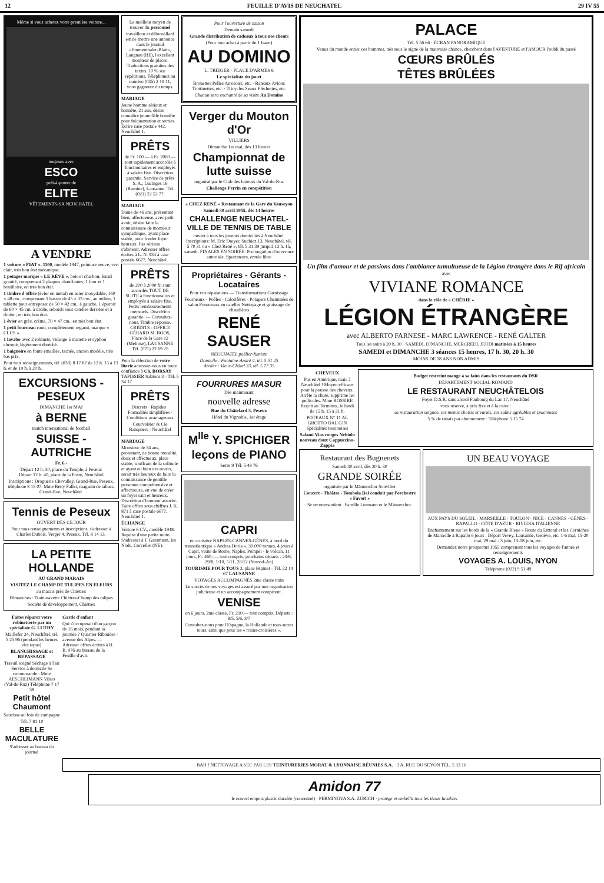12 FEUILLE D'AVIS DE NEUCHATEL 29 IV 55
Même si vous achetez votre première voiture...
toujours avec
ESCO
prêt-à-porter de
ELITE
VÊTEMENTS-SA NEUCHATEL
A VENDRE
1 voiture « FIAT », 1100, modèle 1947, peinture neuve, vert clair, très bon état mécanique.
1 potager marque « LE RÊVE », bois et charbon, émail granité, comprenant 2 plaques chauffantes, 1 four et 1 bouilloire, en très bon état.
1 timbre d'office (évier en métal) en acier inoxydable, 160 × 48 cm., comprenant 1 bassin de 45 × 33 cm., au milieu, 1 tablette pour entreposer de 50 × 42 cm., à gauche, 1 épuroir de 60 × 45 cm. à droite, rebords sous catelles derrière et à droite ; en très bon état.
1 évier en grès, crème, 70 × 47 cm., en très bon état.
1 petit fourneau rond, complètement regarni, marque « CLUS ».
1 lavabo avec 2 robinets, vidange à manette et syphon chromé, légèrement ébréché.
1 baignoire en fonte émaillée, tachée, ancien modèle, très bas prix.
Pour tous renseignements, tél. (038) 8 17 87 de 12 h. 15 à 13 h. et de 19 h. à 20 h.
EXCURSIONS - PESEUX
DIMANCHE 1er MAI
à BERNE
match international de football
SUISSE - AUTRICHE
Fr. 6.-
Départ 12 h. 30, place du Temple, à Peseux
Départ 12 h. 40, place de la Poste, Neuchâtel
Inscriptions : Droguerie Chevalley, Grand-Rue, Peseux, téléphone 8 15 07. Mme Betty Fallet, magasin de tabacs, Grand-Rue, Neuchâtel.
Tennis de Peseux
OUVERT DÈS CE JOUR
Pour tous renseignements et inscriptions, s'adresser à Charles Dubois, Verger 4, Peseux. Tél. 8 14 13.
LA PETITE HOLLANDE
AU GRAND MARAIS
VISITEZ LE CHAMP DE TULIPES EN FLEURS
au marais près de Chiètres
Dimanches : Train-navette Chiètres-Champ des tulipes
Société de développement, Chiètres
Faites réparer votre robinetterie par un spécialiste G. LUTHY
Maillefer 24, Neuchâtel, tél. 5 25 96 (pendant les heures des repas)
BLANCHISSAGE et REPASSAGE
Travail soigné Séchage à l'air Service à domicile Se recommande : Mme AESCHLIMANN Vilars (Val-de-Ruz) Téléphone 7 17 38
Petit hôtel Chaumont
Saucisse au foie de campagne
Tél. 7 81 10
BELLE MACULATURE
S'adresser au bureau du journal
Garde d'enfant
Qui s'occuperait d'un garçon de 16 mois, pendant la journée ? Quartier Ribaudes - avenue des Alpes. — Adresser offres écrites à B. B. 976 au bureau de la Feuille d'avis.
Le meilleur moyen de trouver du personnel
travailleur et débrouillard est de mettre une annonce dans le journal «Emmenthaler-Blatt», Langnau (BE), l'excellent moniteur de places. Traductions gratuites des textes. 10 % sur répétitions. Téléphonez au numéro (035) 2 19 11, vous gagnerez du temps.
MARIAGE
Jeune homme sérieux et honnête, 21 ans, désire connaître jeune fille honnête pour fréquentation et sorties. Écrire case postale 442, Neuchâtel 1.
PRÊTS
de Fr. 100.— à Fr. 2000.— sont rapidement accordés à fonctionnaires et employés à salaire fixe. Discrétion garantie. Service de prêts S. A., Lucinges 16 (Rumine), Lausanne. Tél. (021) 22 52 77.
MARIAGE
Dame de 46 ans, présentant bien, affectueuse, avec petit avoir, désire faire la connaissance de monsieur sympathique, ayant place stable, pour fonder foyer heureux. Pas sérieux s'abstenir. Adresser offres écrites à L. N. 933 à case postale 6677, Neuchâtel.
PRÊTS
de 200 à 2000 fr. sont accordés TOUT DE SUITE à fonctionnaires et employés à salaire fixe. Petits remboursements mensuels. Discrétion garantie. — Consultez-nous. Timbre réponse. CRÉDITS - OFFICE GÉRARD M. BOOS, Place de la Gare 12 (Melrose), LAUSANNE Tél. (021) 22 69 25
Pour la réfection de votre literie adressez-vous en toute confiance à Ch. BORSAY TAPISSIER Sablons 3 - Tél. 5 34 17
PRÊTS
Discrets · Rapides · Formalités simplifiées · Conditions avantageuses
Courvoisier & Cie Banquiers - Neuchâtel
MARIAGE
Monsieur de 34 ans, protestant, de bonne moralité, doux et affectueux, place stable, souffrant de la solitude et ayant eu bien des revers, serait très heureux de faire la connaissance de gentille personne compréhensive et affectueuse, en vue de créer un foyer sain et heureux. Discrétion d'honneur assurée. Faire offres sous chiffres J. K. 871 à case postale 6677, Neuchâtel 1.
ÉCHANGE
Voiture 6 CV., modèle 1948. Reprise d'une petite moto. S'adresser à J. Gassmann, les Nods, Corcelles (NE).
Pour l'ouverture de saison
Demain samedi
Grande distribution de cadeaux à tous nos clients
(Pour tout achat à partir de 1 franc)
AU DOMINO
L. TRIEGER - PLACE D'ARMES 6
Le spécialiste du jouet
Brouettes Pelles Arrosoirs, etc. · Bateaux Avions Trottinettes, etc. · Tricycles Seaux Fléchettes, etc.
Chacun sera enchanté de sa visite Au Domino
Verger du Mouton d'Or
VILLIERS
Dimanche 1er mai, dès 13 heures
Championnat de lutte suisse
organisé par le Club des lutteurs du Val-de-Ruz
Challenge Perrin en compétition
« CHEZ RENÉ » Restaurant de la Gare du Vauseyon
Samedi 30 avril 1955, dès 14 heures
CHALLENGE NEUCHATEL-VILLE DE TENNIS DE TABLE
ouvert à tous les joueurs domiciliés à Neuchâtel. Inscriptions: M. Eric Dreyer, Suchiez 13, Neuchâtel, tél. 5 70 31 ou « Chez René », tél. 5 31 39 jusqu'à 13 h. 15, samedi. FINALES EN SOIRÉE. Prolongation d'ouverture autorisée. Spectateurs, entrée libre
Propriétaires - Gérants - Locataires
Pour vos réparations — Transformations Garnissage
Fourneaux - Poêles - Calorifères - Potagers Cheminées de salon Fourneaux en catelles Nettoyage et graissage de chaudières
RENÉ SAUSER
NEUCHATEL poêlier-fumiste
Domicile : Fontaine-André 4, tél. 5 51 25
Atelier : Vieux-Châtel 33, tél. 5 77 35
FOURRURES MASUR
Dès maintenant
nouvelle adresse
Rue du Châtelard 3, Peseux
Hôtel du Vignoble, 1er étage
M<sup>lle</sup> Y. SPICHIGER
leçons de PIANO
Serre 9 Tél. 5 48 76
CAPRI
en croisière NAPLES-CANNES-GÊNES, à bord du transatlantique « Andrea Doria », 30.000 tonnes, 4 jours à Capri, visite de Rome, Naples, Pompéi - le volcan. 11 jours, Fr. 460.—, tout compris, prochains départs : 23/6, 29/8, 1/10, 5/11, 28/12 (Nouvel-An)
TOURISME POUR TOUS 3, place Pépinet - Tél. 22 14 67 LAUSANNE
VOYAGES ACCOMPAGNÉS 2me classe train
Le succès de nos voyages est assuré par une organisation judicieuse et un accompagnement compétent.
VENISE
en 6 jours, 2me classe, Fr. 210.— tout compris. Départs : 8/5, 5/6, 3/7
Consultez-nous pour l'Espagne, la Hollande et tous autres tours, ainsi que pour les « trains-croisières ».
PALACE
Tél. 5 56 66 · ÉCRAN PANORAMIQUE
Venus du monde entier ces hommes, nés sous le signe de la mauvaise chance, cherchent dans l'AVENTURE et l'AMOUR l'oubli du passé
CŒURS BRÛLÉS
TÊTES BRÛLÉES
Un film d'amour et de passions dans l'ambiance tumultueuse de la Légion étrangère dans le Rif africain
avec
VIVIANE ROMANCE
dans le rôle de « CHÉRIE »
LÉGION ÉTRANGÈRE
avec ALBERTO FARNESE - MARC LAWRENCE - RENÉ GALTER
Tous les soirs à 20 h. 30 · SAMEDI, DIMANCHE, MERCREDI, JEUDI matinées à 15 heures
SAMEDI et DIMANCHE 3 séances 15 heures, 17 h. 30, 20 h. 30
MOINS DE 18 ANS NON ADMIS
CHEVEUX
Pas en Amérique, mais à Neuchâtel ! Moyen efficace pour la pousse des cheveux. Arrête la chute, supprime les pellicules. Mme ROSSIRE Reçoit au Terminus, le lundi de 15 h. 15 à 21 h.
POTEAUX N° 11 AL GROTTO DAL GIN Spécialités tessinoises
Salami Vins rouges Nebiolo nouveau doux Cappuccino-Zappia
Budget restreint mange à sa faim dans les restaurants du DSR
DÉPARTEMENT SOCIAL ROMAND
LE RESTAURANT NEUCHÂTELOIS
Foyer D.S.R. sans alcool Faubourg du Lac 17, Neuchâtel
vous réserve, à prix fixe et à la carte :
sa restauration soignée, ses menus choisis et variés, ses salles agréables et spacieuses
5 % de rabais par abonnement · Téléphone 5 15 74
Restaurant des Bugnenets
Samedi 30 avril, dès 20 h. 30
GRANDE SOIRÉE
organisée par le Männerchor Sonvilier
Concert - Théâtre - Tombola Bal conduit par l'orchestre « Favori »
Se recommandent : Famille Leemann et le Männerchor.
UN BEAU VOYAGE
AUX PAYS DU SOLEIL · MARSEILLE · TOULON · NICE · CANNES · GÊNES · RAPALLO · CÔTE D'AZUR · RIVIERA ITALIENNE
Enchantement sur les bords de la « Grande Bleue » Route du Littoral et les Corniches de Marseille à Rapallo 6 jours : Départ Vevey, Lausanne, Genève, etc. 1-6 mai, 15-20 mai, 29 mai - 3 juin, 13-18 juin, etc.
Demandez notre prospectus 1955 comprenant tous les voyages de l'année et renseignements
VOYAGES A. LOUIS, NYON
Téléphone (022) 9 51 49
BAH ! NETTOYAGE A SEC PAR LES TEINTURERIES MORAT & LYONNAISE RÉUNIES S.A. · 3 A, RUE DU SEYON TÉL. 5 33 16
Amidon 77
le nouvel empois plastic durable (concentré) · PERMINOVA S.A. ZURICH · protège et embellit tous les tissus lavables